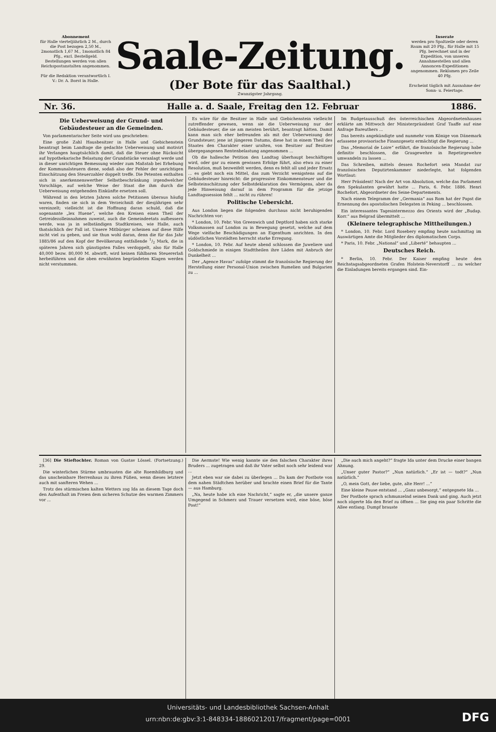Abonnement
für Halle vierteljährlich 2 M., durch die Post bezogen 2,50 M., 2monatlich 1,67 M., 1monatlich 84 Pfg., excl. Bestellgeld.
Bestellungen werden von allen Reichspostanstalten angenommen.
Für die Redaktion verantwortlich I. V.: Dr. A. Borst in Halle.
Saale-Zeitung.
(Der Bote für das Saalthal.)
Zwanzigster Jahrgang.
Inserate
werden pro Spaltzeile oder deren Raum mit 20 Pfg., für Halle mit 15 Pfg. berechnet und in der Expedition, von unseren Annahmestellen und allen Annoncen-Expeditionen angenommen. Reklamen pro Zeile 40 Pfg.
Erscheint täglich mit Ausnahme der Sonn- u. Feiertage.
Nr. 36. Halle a. d. Saale, Freitag den 12. Februar 1886.
Die Ueberweisung der Grund- und Gebäudesteuer an die Gemeinden.
Von parlamentarischer Seite wird uns geschrieben:
Eine große Zahl Hausbesitzer in Halle und Giebichenstein beantragt beim Landtage die gedachte Ueberweisung und motivirt ihr Verlangen hauptsächlich damit, daß die Steuer ohne Rücksicht auf hypothekarische Belastung der Grundstücke veranlagt werde und in dieser unrichtigen Bemessung wieder zum Maßstab bei Erhebung der Kommunalsteuern diene, sodaß also der Fehler der unrichtigen Einschätzung den Steuerzahler doppelt treffe. Die Petenten enthalten sich in anerkennenswerther Selbstbeschränkung irgendwelcher Vorschläge, auf welche Weise der Staat die ihm durch die Ueberweisung entgehenden Einkünfte ersetzen soll.
Während in den letzten Jahren solche Petitionen überaus häufig waren, finden sie sich in dem Verzeichniß der diesjährigen sehr vereinzelt; vielleicht ist die Hoffnung daran schuld, daß die sogenannte „lex Huene“, welche den Kreisen einen Theil der Getreidezolleinnahmen zuweist, auch die Gemeindeetats aufbessern werde, was ja in selbständigen Stadtkreisen, wie Halle, auch thatsächlich der Fall ist. Unsere Mitbürger scheinen auf diese Hilfe nicht viel zu geben, und sie thun wohl daran, denn die für das Jahr 1885/86 auf den Kopf der Bevölkerung entfallende 1/2 Mark, die in späteren Jahren sich günstigsten Falles verdoppelt, also für Halle 40,000 bezw. 80,000 M. abwirft, wird keinen fühlbaren Steuererlaß herbeiführen und die oben erwähnten begründeten Klagen werden nicht verstummen.
Es wäre für die Besitzer in Halle und Giebichenstein vielleicht zutreffender gewesen, wenn sie die Ueberweisung nur der Gebäudesteuer, die sie am meisten berührt, beantragt hätten. Damit kann man sich eher befreunden als mit der Ueberweisung der Grundsteuer; jene ist jüngeren Datums, diese hat in einem Theil des Staates den Charakter einer uralten, von Besitzer auf Besitzer übergegangenen Rentenbelastung angenommen ...
Ob die hallesche Petition den Landtag überhaupt beschäftigen wird, oder gar zu einem gewissen Erfolge führt, also etwa zu einer Resolution, muß bezweifelt werden, denn es fehlt all und jeder Ersatz ... es giebt noch ein Mittel, das zum Verzicht wenigstens auf die Gebäudesteuer hinreicht: die progressive Einkommensteuer und die Selbsteinschätzung oder Selbstdeklaration des Vermögens, aber da jede Hinweisung darauf in dem Programm für die jetzige Landtagssession fehlt ... nicht zu rühren!
Politische Uebersicht.
Aus London liegen die folgenden durchaus nicht beruhigenden Nachrichten vor:
* London, 10. Febr. Von Greenwich und Deptford haben sich starke Volksmassen auf London zu in Bewegung gesetzt, welche auf dem Wege vielfache Beschädigungen an Eigenthum anrichten. In den südöstlichen Vorstädten herrscht starke Erregung.
* London, 10. Febr. Auf heute abend schlossen die Juweliere und Goldschmiede in einigen Stadttheilen ihre Läden mit Anbruch der Dunkelheit ...
Der „Agence Havas“ zufolge stimmt die französische Regierung der Herstellung einer Personal-Union zwischen Rumelien und Bulgarien zu ...
Im Budgetausschuß des österreichischen Abgeordnetenhauses erklärte am Mittwoch der Ministerpräsident Graf Taaffe auf eine Anfrage Bareuthers ...
Das bereits angekündigte und nunmehr vom Könige von Dänemark erlassene provisorische Finanzgesetz ermächtigt die Regierung ...
Das „Memorial de Loire“ erfährt, die französische Regierung habe definitiv beschlossen, die Grasgewehre in Repetirgewehre umwandeln zu lassen ...
Das Schreiben, mittels dessen Rochefort sein Mandat zur französischen Deputirtenkammer niederlegte, hat folgenden Wortlaut:
Herr Präsident! Nach der Art von Absolution, welche das Parlament den Spekulanten gewährt hatte ... Paris, 6. Febr. 1886. Henri Rochefort, Abgeordneter des Seine-Departements.
Nach einem Telegramm der „Germania“ aus Rom hat der Papst die Ernennung des apostolischen Delegaten in Peking ... beschlossen.
Ein interessantes Tagesintermezzo des Orients wird der „Budap. Korr.“ aus Belgrad übermittelt ...
(Kleinere telegraphische Mittheilungen.)
* London, 10. Febr. Lord Rosebery empfing heute nachmittag im Auswärtigen Amte die Mitglieder des diplomatischen Corps.
* Paris, 10. Febr. „National“ und „Liberté“ behaupten ...
Deutsches Reich.
* Berlin, 10. Febr. Der Kaiser empfing heute den Reichstagsabgeordneten Grafen Holstein-Neverstorff ... zu welcher die Einladungen bereits ergangen sind. Ein-
[36] Die Stieftochter. Roman von Gustav Lössel. (Fortsetzung.) 29.
Die winterlichen Stürme umbrausten die alte Roemhildburg und das unscheinbare Herrenhaus zu ihren Füßen, wenn dieses letztere auch mit sanfteren Wehen ...
Trotz des stürmischen kalten Wetters zog Ida an diesem Tage doch den Aufenthalt im Freien dem sicheren Schutze des warmen Zimmers vor ...
Die Aermste! Wie wenig kannte sie den falschen Charakter ihres Bruders ... zugetragen und daß ihr Vater selbst noch sehr leidend war ...
Jetzt eben war sie dabei zu überlegen ... Da kam der Postbote von dem nahen Städtchen herüber und brachte einen Brief für die Tante — aus Hamburg.
„Na, heute habe ich eine Nachricht,“ sagte er, „die unsere ganze Umgegend in Schmerz und Trauer versetzen wird, eine böse, böse Post!“
„Die auch mich angeht?“ fragte Ida unter dem Drucke einer bangen Ahnung.
„Unser guter Pastor?“ „Nun natürlich.“ „Er ist — todt?“ „Nun natürlich.“
„O, mein Gott, der liebe, gute, alte Herr! ...“
Eine kleine Pause entstand ... „Ganz unbesorgt,“ entgegnete Ida ...
Der Postbote sprach schmunzelnd seinen Dank und ging. Auch jetzt noch zögerte Ida den Brief zu öffnen ... Sie ging ein paar Schritte die Allee entlang. Dumpf brauste
Universitäts- und Landesbibliothek Sachsen-Anhalt
urn:nbn:de:gbv:3:1-848334-18860212017/fragment/page=0001
DFG